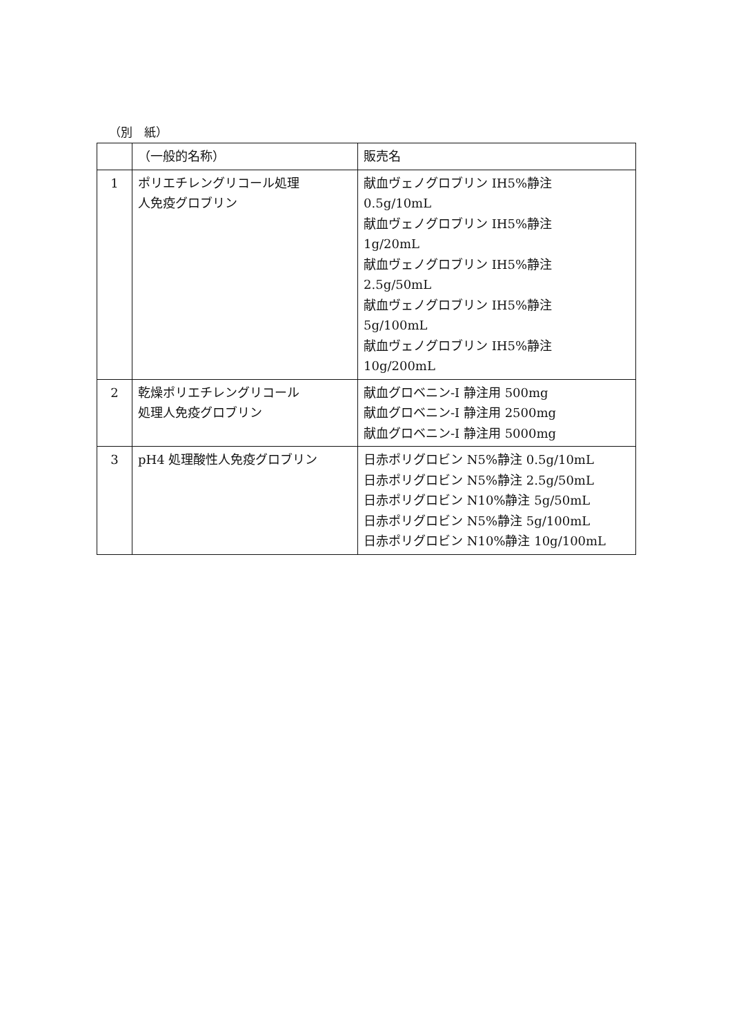（別　紙）
| | （一般的名称） | 販売名 |
| 1 | ポリエチレングリコール処理 人免疫グロブリン | 献血ヴェノグロブリン IH5%静注 0.5g/10mL 献血ヴェノグロブリン IH5%静注 1g/20mL 献血ヴェノグロブリン IH5%静注 2.5g/50mL 献血ヴェノグロブリン IH5%静注 5g/100mL 献血ヴェノグロブリン IH5%静注 10g/200mL |
| 2 | 乾燥ポリエチレングリコール 処理人免疫グロブリン | 献血グロベニン-I 静注用 500mg 献血グロベニン-I 静注用 2500mg 献血グロベニン-I 静注用 5000mg |
| 3 | pH4 処理酸性人免疫グロブリン | 日赤ポリグロビン N5%静注 0.5g/10mL 日赤ポリグロビン N5%静注 2.5g/50mL 日赤ポリグロビン N10%静注 5g/50mL 日赤ポリグロビン N5%静注 5g/100mL 日赤ポリグロビン N10%静注 10g/100mL |